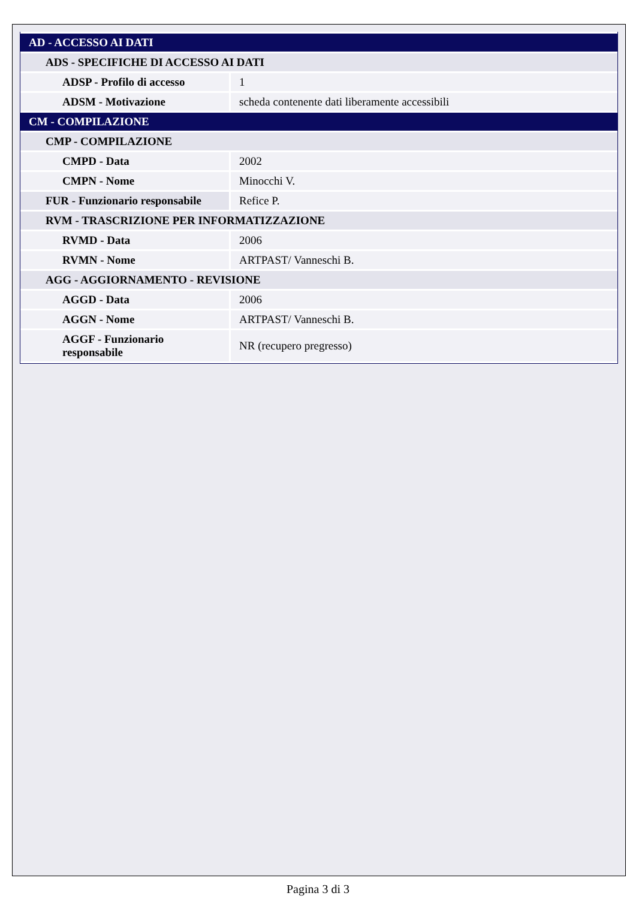| AD - ACCESSO AI DATI | |
| ADS - SPECIFICHE DI ACCESSO AI DATI | |
| ADSP - Profilo di accesso | 1 |
| ADSM - Motivazione | scheda contenente dati liberamente accessibili |
| CM - COMPILAZIONE | |
| CMP - COMPILAZIONE | |
| CMPD - Data | 2002 |
| CMPN - Nome | Minocchi V. |
| FUR - Funzionario responsabile | Refice P. |
| RVM - TRASCRIZIONE PER INFORMATIZZAZIONE | |
| RVMD - Data | 2006 |
| RVMN - Nome | ARTPAST/ Vanneschi B. |
| AGG - AGGIORNAMENTO - REVISIONE | |
| AGGD - Data | 2006 |
| AGGN - Nome | ARTPAST/ Vanneschi B. |
| AGGF - Funzionario responsabile | NR (recupero pregresso) |
Pagina 3 di 3